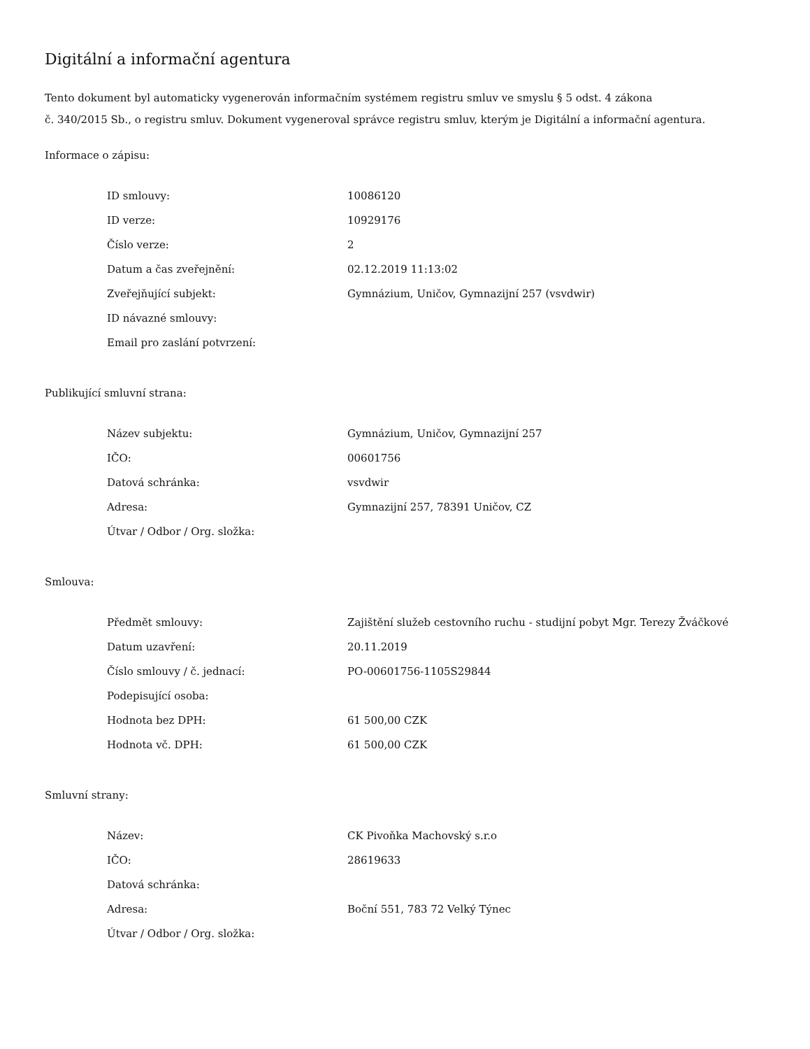Digitální a informační agentura
Tento dokument byl automaticky vygenerován informačním systémem registru smluv ve smyslu § 5 odst. 4 zákona
č. 340/2015 Sb., o registru smluv. Dokument vygeneroval správce registru smluv, kterým je Digitální a informační agentura.
Informace o zápisu:
| ID smlouvy: | 10086120 |
| ID verze: | 10929176 |
| Číslo verze: | 2 |
| Datum a čas zveřejnění: | 02.12.2019 11:13:02 |
| Zveřejňující subjekt: | Gymnázium, Uničov, Gymnazijní 257 (vsvdwir) |
| ID návazné smlouvy: | |
| Email pro zaslání potvrzení: | |
Publikující smluvní strana:
| Název subjektu: | Gymnázium, Uničov, Gymnazijní 257 |
| IČO: | 00601756 |
| Datová schránka: | vsvdwir |
| Adresa: | Gymnazijní 257, 78391 Uničov, CZ |
| Útvar / Odbor / Org. složka: | |
Smlouva:
| Předmět smlouvy: | Zajištění služeb cestovního ruchu - studijní pobyt Mgr. Terezy Žváčkové |
| Datum uzavření: | 20.11.2019 |
| Číslo smlouvy / č. jednací: | PO-00601756-1105S29844 |
| Podepisující osoba: | |
| Hodnota bez DPH: | 61 500,00 CZK |
| Hodnota vč. DPH: | 61 500,00 CZK |
Smluvní strany:
| Název: | CK Pivoňka Machovský s.r.o |
| IČO: | 28619633 |
| Datová schránka: | |
| Adresa: | Boční 551, 783 72 Velký Týnec |
| Útvar / Odbor / Org. složka: | |